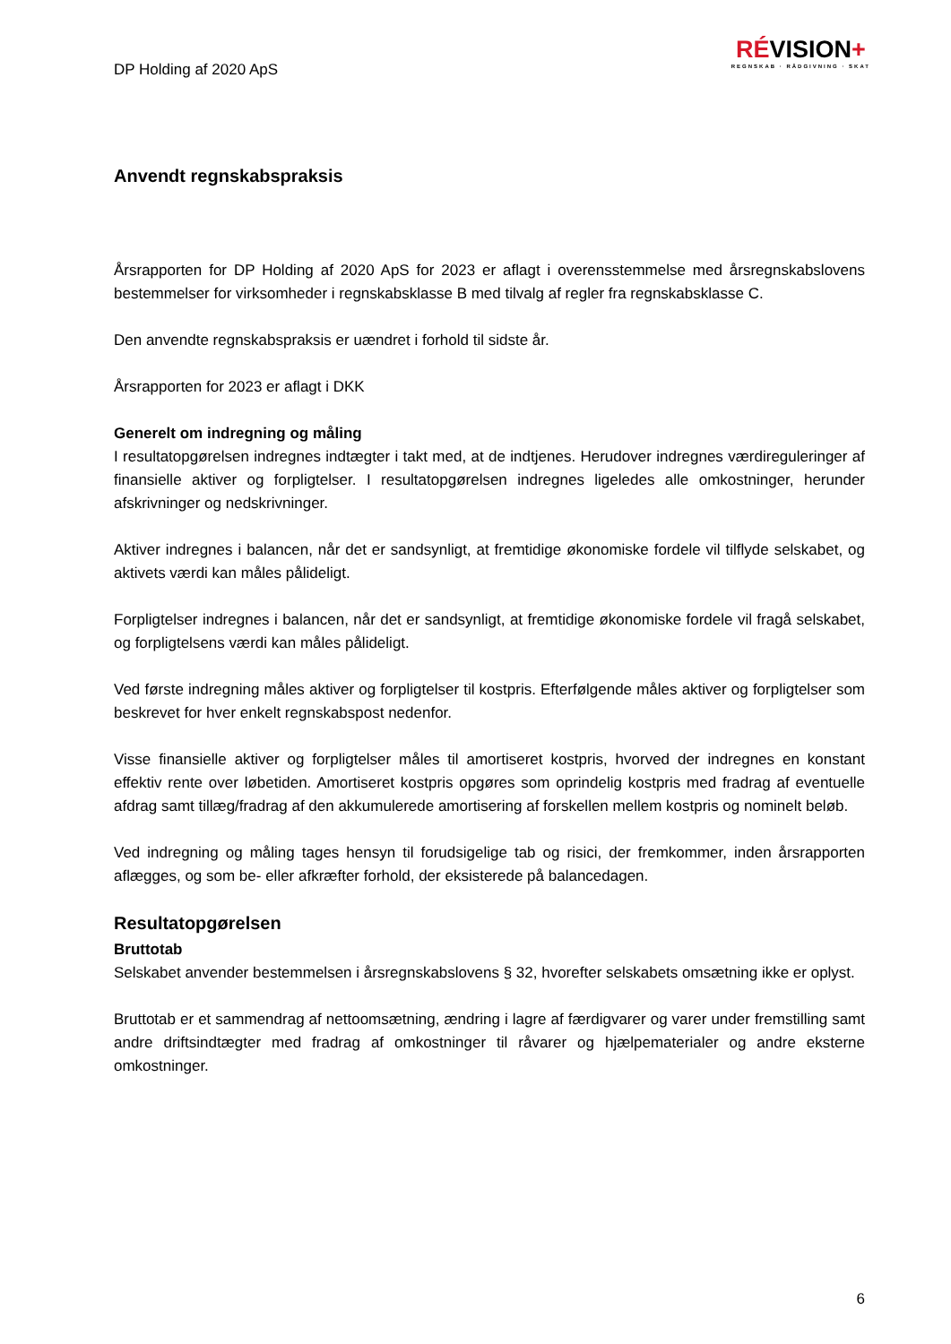DP Holding af 2020 ApS
RÉVISION+
REGNSKAB · RÅDGIVNING · SKAT
Anvendt regnskabspraksis
Årsrapporten for DP Holding af 2020 ApS for 2023 er aflagt i overensstemmelse med årsregnskabslovens bestemmelser for virksomheder i regnskabsklasse B med tilvalg af regler fra regnskabsklasse C.
Den anvendte regnskabspraksis er uændret i forhold til sidste år.
Årsrapporten for 2023 er aflagt i DKK
Generelt om indregning og måling
I resultatopgørelsen indregnes indtægter i takt med, at de indtjenes. Herudover indregnes værdireguleringer af finansielle aktiver og forpligtelser. I resultatopgørelsen indregnes ligeledes alle omkostninger, herunder afskrivninger og nedskrivninger.
Aktiver indregnes i balancen, når det er sandsynligt, at fremtidige økonomiske fordele vil tilflyde selskabet, og aktivets værdi kan måles pålideligt.
Forpligtelser indregnes i balancen, når det er sandsynligt, at fremtidige økonomiske fordele vil fragå selskabet, og forpligtelsens værdi kan måles pålideligt.
Ved første indregning måles aktiver og forpligtelser til kostpris. Efterfølgende måles aktiver og forpligtelser som beskrevet for hver enkelt regnskabspost nedenfor.
Visse finansielle aktiver og forpligtelser måles til amortiseret kostpris, hvorved der indregnes en konstant effektiv rente over løbetiden. Amortiseret kostpris opgøres som oprindelig kostpris med fradrag af eventuelle afdrag samt tillæg/fradrag af den akkumulerede amortisering af forskellen mellem kostpris og nominelt beløb.
Ved indregning og måling tages hensyn til forudsigelige tab og risici, der fremkommer, inden årsrapporten aflægges, og som be- eller afkræfter forhold, der eksisterede på balancedagen.
Resultatopgørelsen
Bruttotab
Selskabet anvender bestemmelsen i årsregnskabslovens § 32, hvorefter selskabets omsætning ikke er oplyst.
Bruttotab er et sammendrag af nettoomsætning, ændring i lagre af færdigvarer og varer under fremstilling samt andre driftsindtægter med fradrag af omkostninger til råvarer og hjælpematerialer og andre eksterne omkostninger.
6